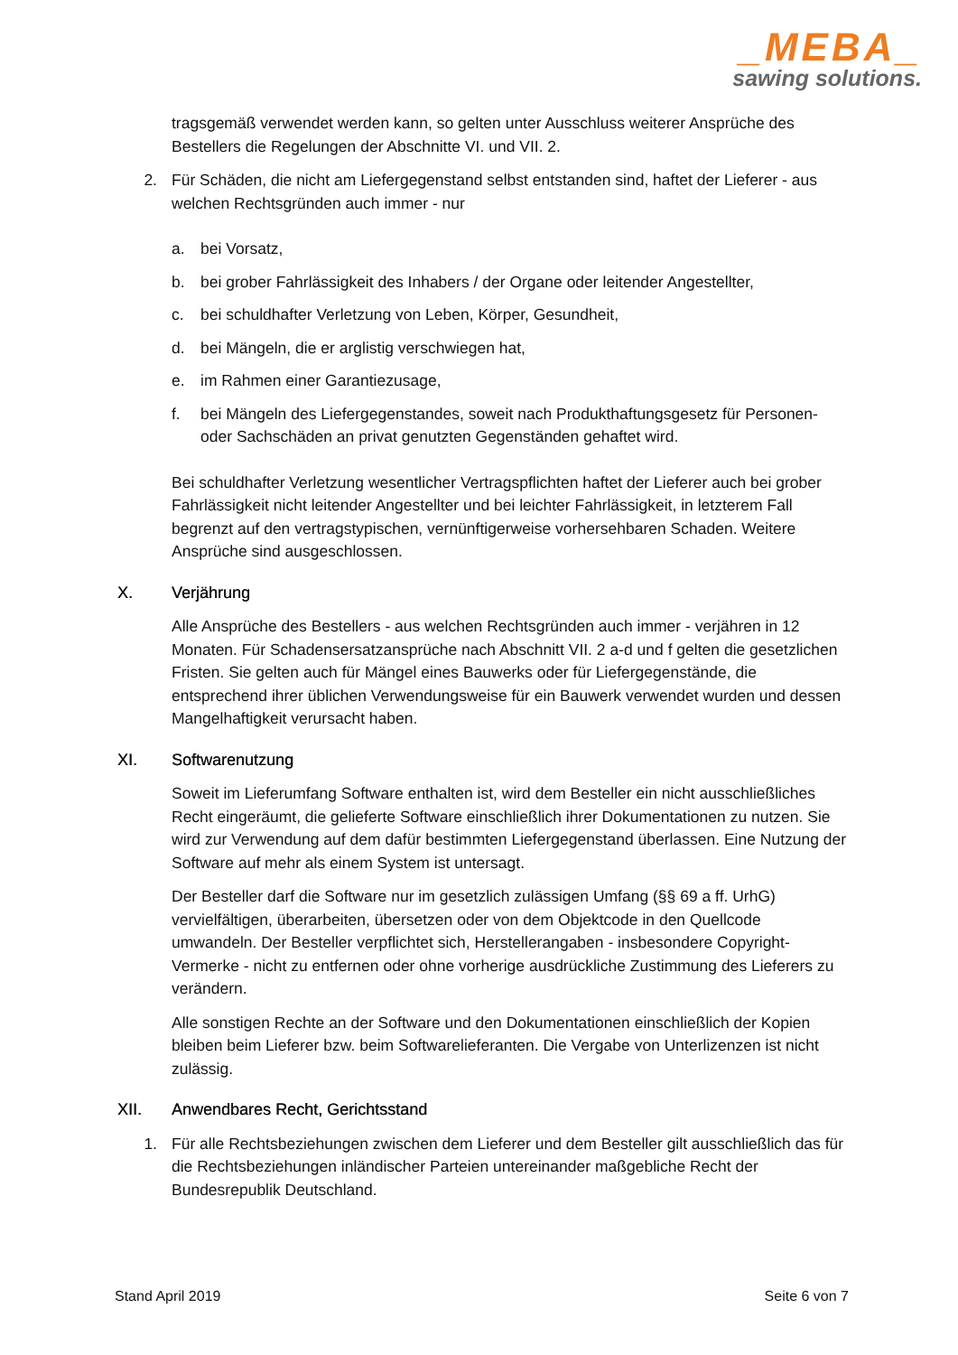_MEBA_
sawing solutions.
tragsgemäß verwendet werden kann, so gelten unter Ausschluss weiterer Ansprüche des Bestellers die Regelungen der Abschnitte VI. und VII. 2.
2. Für Schäden, die nicht am Liefergegenstand selbst entstanden sind, haftet der Lieferer - aus welchen Rechtsgründen auch immer - nur
a. bei Vorsatz,
b. bei grober Fahrlässigkeit des Inhabers / der Organe oder leitender Angestellter,
c. bei schuldhafter Verletzung von Leben, Körper, Gesundheit,
d. bei Mängeln, die er arglistig verschwiegen hat,
e. im Rahmen einer Garantiezusage,
f. bei Mängeln des Liefergegenstandes, soweit nach Produkthaftungsgesetz für Personen- oder Sachschäden an privat genutzten Gegenständen gehaftet wird.
Bei schuldhafter Verletzung wesentlicher Vertragspflichten haftet der Lieferer auch bei grober Fahrlässigkeit nicht leitender Angestellter und bei leichter Fahrlässigkeit, in letzterem Fall begrenzt auf den vertragstypischen, vernünftigerweise vorhersehbaren Schaden. Weitere Ansprüche sind ausgeschlossen.
X. Verjährung
Alle Ansprüche des Bestellers - aus welchen Rechtsgründen auch immer - verjähren in 12 Monaten. Für Schadensersatzansprüche nach Abschnitt VII. 2 a-d und f gelten die gesetzlichen Fristen. Sie gelten auch für Mängel eines Bauwerks oder für Liefergegenstände, die entsprechend ihrer üblichen Verwendungsweise für ein Bauwerk verwendet wurden und dessen Mangelhaftigkeit verursacht haben.
XI. Softwarenutzung
Soweit im Lieferumfang Software enthalten ist, wird dem Besteller ein nicht ausschließliches Recht eingeräumt, die gelieferte Software einschließlich ihrer Dokumentationen zu nutzen. Sie wird zur Verwendung auf dem dafür bestimmten Liefergegenstand überlassen. Eine Nutzung der Software auf mehr als einem System ist untersagt.
Der Besteller darf die Software nur im gesetzlich zulässigen Umfang (§§ 69 a ff. UrhG) vervielfältigen, überarbeiten, übersetzen oder von dem Objektcode in den Quellcode umwandeln. Der Besteller verpflichtet sich, Herstellerangaben - insbesondere Copyright-Vermerke - nicht zu entfernen oder ohne vorherige ausdrückliche Zustimmung des Lieferers zu verändern.
Alle sonstigen Rechte an der Software und den Dokumentationen einschließlich der Kopien bleiben beim Lieferer bzw. beim Softwarelieferanten. Die Vergabe von Unterlizenzen ist nicht zulässig.
XII. Anwendbares Recht, Gerichtsstand
1. Für alle Rechtsbeziehungen zwischen dem Lieferer und dem Besteller gilt ausschließlich das für die Rechtsbeziehungen inländischer Parteien untereinander maßgebliche Recht der Bundesrepublik Deutschland.
Stand April 2019 Seite 6 von 7